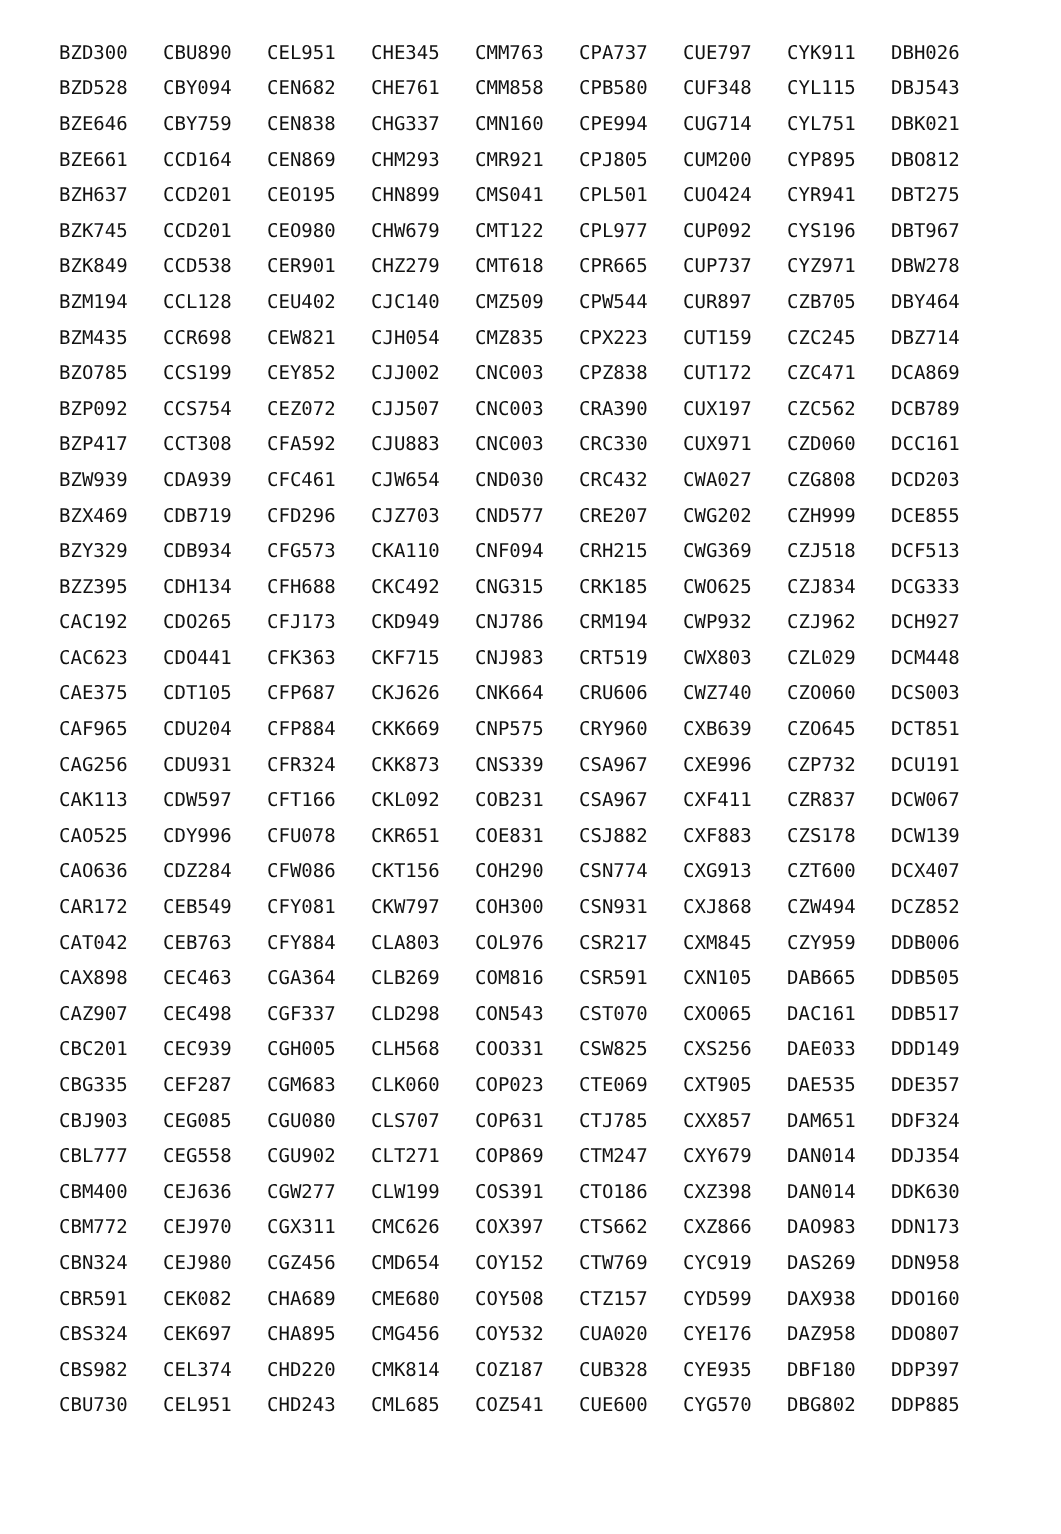| BZD300 | CBU890 | CEL951 | CHE345 | CMM763 | CPA737 | CUE797 | CYK911 | DBH026 |
| BZD528 | CBY094 | CEN682 | CHE761 | CMM858 | CPB580 | CUF348 | CYL115 | DBJ543 |
| BZE646 | CBY759 | CEN838 | CHG337 | CMN160 | CPE994 | CUG714 | CYL751 | DBK021 |
| BZE661 | CCD164 | CEN869 | CHM293 | CMR921 | CPJ805 | CUM200 | CYP895 | DBO812 |
| BZH637 | CCD201 | CEO195 | CHN899 | CMS041 | CPL501 | CUO424 | CYR941 | DBT275 |
| BZK745 | CCD201 | CEO980 | CHW679 | CMT122 | CPL977 | CUP092 | CYS196 | DBT967 |
| BZK849 | CCD538 | CER901 | CHZ279 | CMT618 | CPR665 | CUP737 | CYZ971 | DBW278 |
| BZM194 | CCL128 | CEU402 | CJC140 | CMZ509 | CPW544 | CUR897 | CZB705 | DBY464 |
| BZM435 | CCR698 | CEW821 | CJH054 | CMZ835 | CPX223 | CUT159 | CZC245 | DBZ714 |
| BZO785 | CCS199 | CEY852 | CJJ002 | CNC003 | CPZ838 | CUT172 | CZC471 | DCA869 |
| BZP092 | CCS754 | CEZ072 | CJJ507 | CNC003 | CRA390 | CUX197 | CZC562 | DCB789 |
| BZP417 | CCT308 | CFA592 | CJU883 | CNC003 | CRC330 | CUX971 | CZD060 | DCC161 |
| BZW939 | CDA939 | CFC461 | CJW654 | CND030 | CRC432 | CWA027 | CZG808 | DCD203 |
| BZX469 | CDB719 | CFD296 | CJZ703 | CND577 | CRE207 | CWG202 | CZH999 | DCE855 |
| BZY329 | CDB934 | CFG573 | CKA110 | CNF094 | CRH215 | CWG369 | CZJ518 | DCF513 |
| BZZ395 | CDH134 | CFH688 | CKC492 | CNG315 | CRK185 | CWO625 | CZJ834 | DCG333 |
| CAC192 | CDO265 | CFJ173 | CKD949 | CNJ786 | CRM194 | CWP932 | CZJ962 | DCH927 |
| CAC623 | CDO441 | CFK363 | CKF715 | CNJ983 | CRT519 | CWX803 | CZL029 | DCM448 |
| CAE375 | CDT105 | CFP687 | CKJ626 | CNK664 | CRU606 | CWZ740 | CZO060 | DCS003 |
| CAF965 | CDU204 | CFP884 | CKK669 | CNP575 | CRY960 | CXB639 | CZO645 | DCT851 |
| CAG256 | CDU931 | CFR324 | CKK873 | CNS339 | CSA967 | CXE996 | CZP732 | DCU191 |
| CAK113 | CDW597 | CFT166 | CKL092 | COB231 | CSA967 | CXF411 | CZR837 | DCW067 |
| CAO525 | CDY996 | CFU078 | CKR651 | COE831 | CSJ882 | CXF883 | CZS178 | DCW139 |
| CAO636 | CDZ284 | CFW086 | CKT156 | COH290 | CSN774 | CXG913 | CZT600 | DCX407 |
| CAR172 | CEB549 | CFY081 | CKW797 | COH300 | CSN931 | CXJ868 | CZW494 | DCZ852 |
| CAT042 | CEB763 | CFY884 | CLA803 | COL976 | CSR217 | CXM845 | CZY959 | DDB006 |
| CAX898 | CEC463 | CGA364 | CLB269 | COM816 | CSR591 | CXN105 | DAB665 | DDB505 |
| CAZ907 | CEC498 | CGF337 | CLD298 | CON543 | CST070 | CXO065 | DAC161 | DDB517 |
| CBC201 | CEC939 | CGH005 | CLH568 | COO331 | CSW825 | CXS256 | DAE033 | DDD149 |
| CBG335 | CEF287 | CGM683 | CLK060 | COP023 | CTE069 | CXT905 | DAE535 | DDE357 |
| CBJ903 | CEG085 | CGU080 | CLS707 | COP631 | CTJ785 | CXX857 | DAM651 | DDF324 |
| CBL777 | CEG558 | CGU902 | CLT271 | COP869 | CTM247 | CXY679 | DAN014 | DDJ354 |
| CBM400 | CEJ636 | CGW277 | CLW199 | COS391 | CTO186 | CXZ398 | DAN014 | DDK630 |
| CBM772 | CEJ970 | CGX311 | CMC626 | COX397 | CTS662 | CXZ866 | DAO983 | DDN173 |
| CBN324 | CEJ980 | CGZ456 | CMD654 | COY152 | CTW769 | CYC919 | DAS269 | DDN958 |
| CBR591 | CEK082 | CHA689 | CME680 | COY508 | CTZ157 | CYD599 | DAX938 | DDO160 |
| CBS324 | CEK697 | CHA895 | CMG456 | COY532 | CUA020 | CYE176 | DAZ958 | DDO807 |
| CBS982 | CEL374 | CHD220 | CMK814 | COZ187 | CUB328 | CYE935 | DBF180 | DDP397 |
| CBU730 | CEL951 | CHD243 | CML685 | COZ541 | CUE600 | CYG570 | DBG802 | DDP885 |